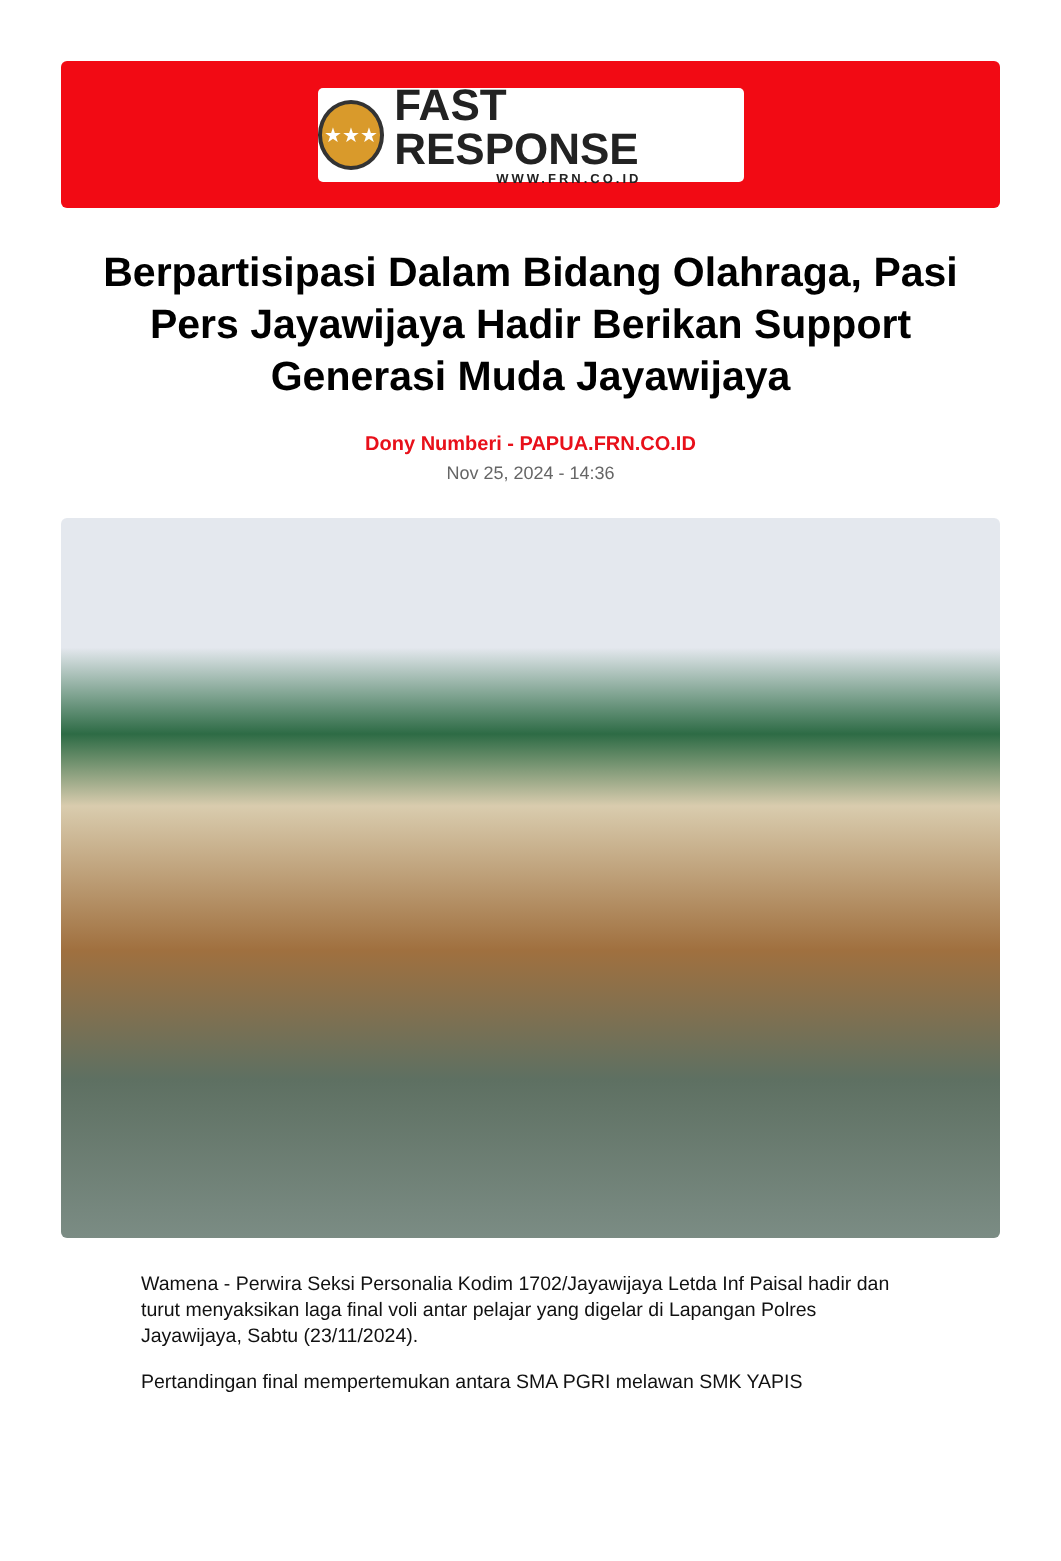★★★
FAST RESPONSE
WWW.FRN.CO.ID
Berpartisipasi Dalam Bidang Olahraga, Pasi Pers Jayawijaya Hadir Berikan Support Generasi Muda Jayawijaya
Dony Numberi - PAPUA.FRN.CO.ID
Nov 25, 2024 - 14:36
Wamena - Perwira Seksi Personalia Kodim 1702/Jayawijaya Letda Inf Paisal hadir dan turut menyaksikan laga final voli antar pelajar yang digelar di Lapangan Polres Jayawijaya, Sabtu (23/11/2024).
Pertandingan final mempertemukan antara SMA PGRI melawan SMK YAPIS